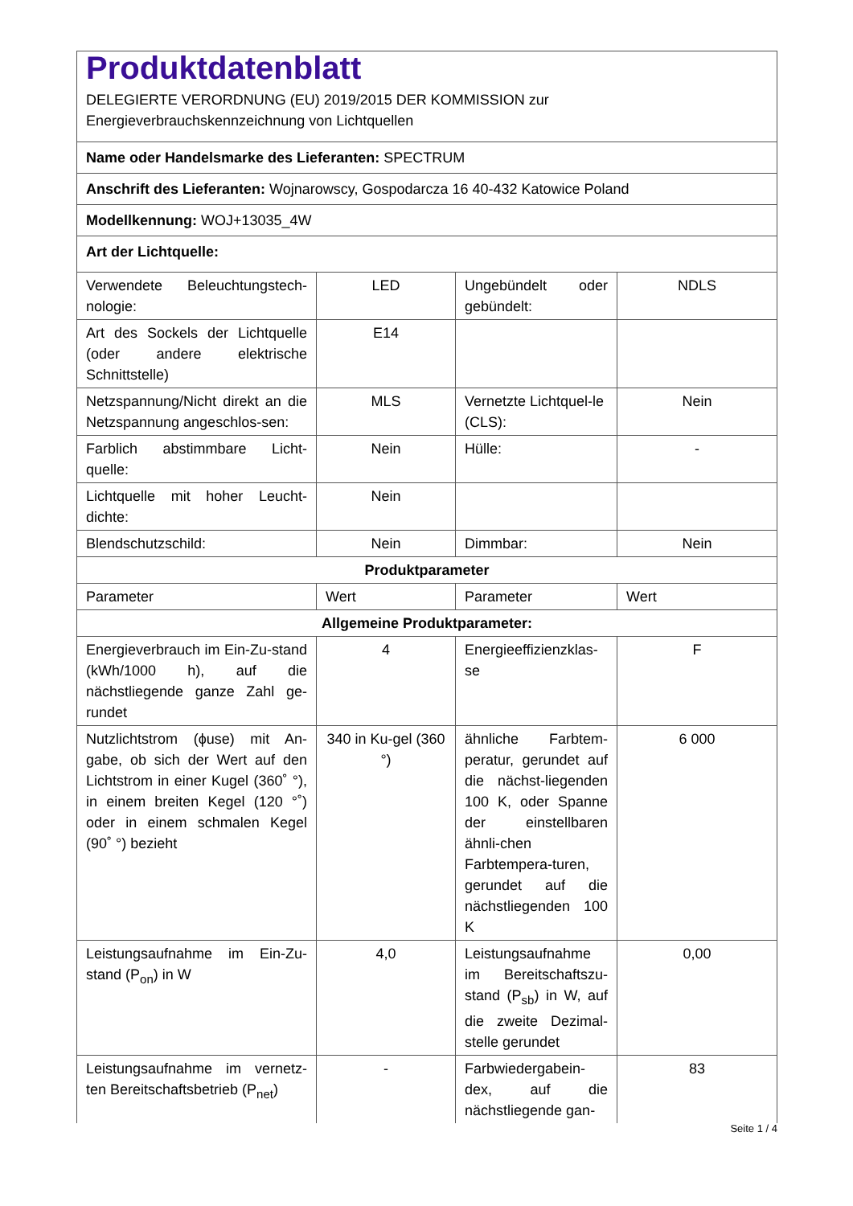| Produktdatenblatt DELEGIERTE VERORDNUNG (EU) 2019/2015 DER KOMMISSION zur Energieverbrauchskennzeichnung von Lichtquellen | | | |
| Name oder Handelsmarke des Lieferanten: SPECTRUM | | | |
| Anschrift des Lieferanten: Wojnarowscy, Gospodarcza 16 40-432 Katowice Poland | | | |
| Modellkennung: WOJ+13035_4W | | | |
| Art der Lichtquelle: | | | |
| Verwendete Beleuchtungstech-nologie: | LED | Ungebündelt oder gebündelt: | NDLS |
| Art des Sockels der Lichtquelle (oder andere elektrische Schnittstelle) | E14 | | |
| Netzspannung/Nicht direkt an die Netzspannung angeschlos-sen: | MLS | Vernetzte Lichtquel-le (CLS): | Nein |
| Farblich abstimmbare Licht-quelle: | Nein | Hülle: | - |
| Lichtquelle mit hoher Leucht-dichte: | Nein | | |
| Blendschutzschild: | Nein | Dimmbar: | Nein |
| Produktparameter | | | |
| Parameter | Wert | Parameter | Wert |
| Allgemeine Produktparameter: | | | |
| Energieverbrauch im Ein-Zu-stand (kWh/1000 h), auf die nächstliegende ganze Zahl ge-rundet | 4 | Energieeffizienzklas-se | F |
| Nutzlichtstrom (ϕuse) mit An-gabe, ob sich der Wert auf den Lichtstrom in einer Kugel (360˚ °), in einem breiten Kegel (120 °˚) oder in einem schmalen Kegel (90˚ °) bezieht | 340 in Ku-gel (360 °) | ähnliche Farbtem-peratur, gerundet auf die nächst-liegenden 100 K, oder Spanne der einstellbaren ähnli-chen Farbtempera-turen, gerundet auf die nächstliegenden 100 K | 6 000 |
| Leistungsaufnahme im Ein-Zu-stand (P<sub>on</sub>) in W | 4,0 | Leistungsaufnahme im Bereitschaftszu-stand (P<sub>sb</sub>) in W, auf die zweite Dezimal-stelle gerundet | 0,00 |
| Leistungsaufnahme im vernetz-ten Bereitschaftsbetrieb (P<sub>net</sub>) | - | Farbwiedergabein-dex, auf die nächstliegende gan- | 83 |
Seite 1 / 4